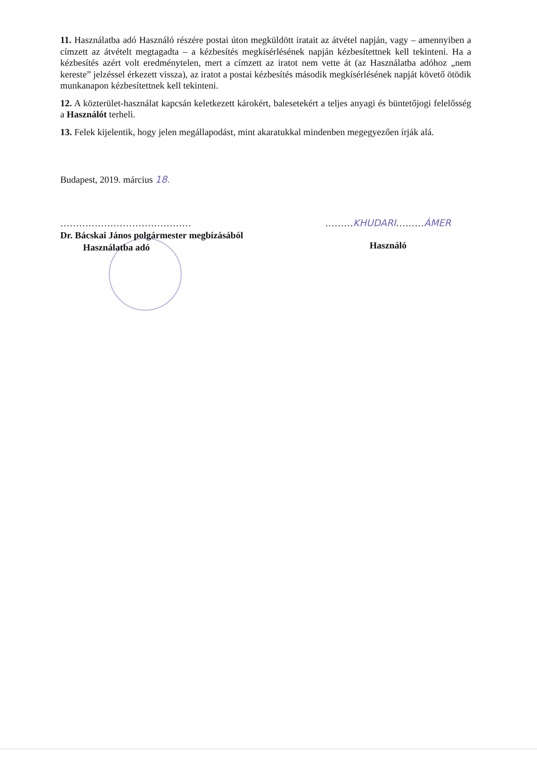11. Használatba adó Használó részére postai úton megküldött iratait az átvétel napján, vagy – amennyiben a címzett az átvételt megtagadta – a kézbesítés megkísérlésének napján kézbesítettnek kell tekinteni. Ha a kézbesítés azért volt eredménytelen, mert a címzett az iratot nem vette át (az Használatba adóhoz „nem kereste” jelzéssel érkezett vissza), az iratot a postai kézbesítés második megkísérlésének napját követő ötödik munkanapon kézbesítettnek kell tekinteni.
12. A közterület-használat kapcsán keletkezett károkért, balesetekért a teljes anyagi és büntetőjogi felelősség a Használót terheli.
13. Felek kijelentik, hogy jelen megállapodást, mint akaratukkal mindenben megegyezően írják alá.
Budapest, 2019. március 18.
……………………………………
Dr. Bácskai János polgármester megbízásából
Használatba adó
………KHUDARI………ÁMER
Használó